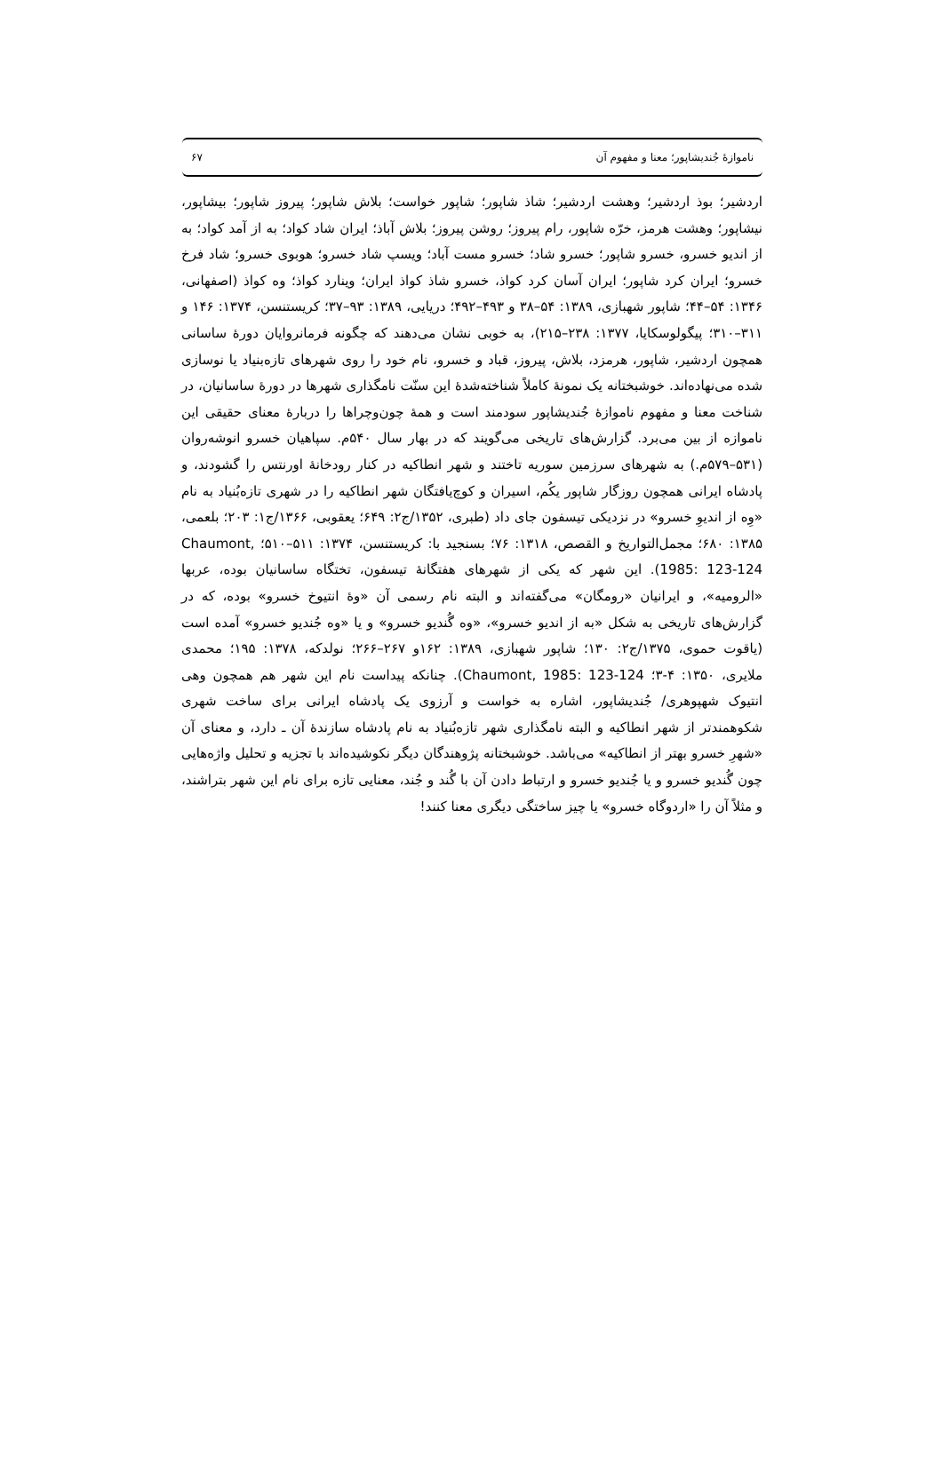ناموازهٔ جُندیشاپور؛ معنا و مفهوم آن ۶۷
اردشیر؛ بوذ اردشیر؛ وهشت اردشیر؛ شاذ شاپور؛ شاپور خواست؛ بلاش شاپور؛ پیروز شاپور؛ بیشاپور، نیشاپور؛ وهشت هرمز، خرّه شاپور، رام پیروز؛ روشن پیروز؛ بلاش آباذ؛ ایران شاد کواد؛ به از آمد کواد؛ به از اندیو خسرو، خسرو شاپور؛ خسرو شاد؛ خسرو مست آباد؛ ویسپ شاد خسرو؛ هوبوی خسرو؛ شاد فرخ خسرو؛ ایران کرد شاپور؛ ایران آسان کرد کواذ، خسرو شاذ کواذ ایران؛ وینارد کواذ؛ وه کواذ (اصفهانی، ۱۳۴۶: ۵۴–۴۴؛ شاپور شهبازی، ۱۳۸۹: ۵۴–۳۸ و ۴۹۳–۴۹۲؛ دریایی، ۱۳۸۹: ۹۳–۳۷؛ کریستنسن، ۱۳۷۴: ۱۴۶ و ۳۱۱–۳۱۰؛ پیگولوسکایا، ۱۳۷۷: ۲۳۸–۲۱۵)، به خوبی نشان می‌دهند که چگونه فرمانروایان دورهٔ ساسانی همچون اردشیر، شاپور، هرمزد، بلاش، پیروز، قباد و خسرو، نام خود را روی شهرهای تازه‌بنیاد یا نوسازی شده می‌نهاده‌اند. خوشبختانه یک نمونهٔ کاملاً شناخته‌شدهٔ این سنّت نامگذاری شهرها در دورهٔ ساسانیان، در شناخت معنا و مفهوم ناموازهٔ جُندیشاپور سودمند است و همهٔ چون‌وچراها را دربارهٔ معنای حقیقی این ناموازه از بین می‌برد. گزارش‌های تاریخی می‌گویند که در بهار سال ۵۴۰م. سپاهیان خسرو انوشه‌روان (۵۳۱–۵۷۹م.) به شهرهای سرزمین سوریه تاختند و شهر انطاکیه در کنار رودخانهٔ اورنتس را گشودند، و پادشاه ایرانی همچون روزگار شاپور یکُم، اسیران و کوچ‌یافتگان شهر انطاکیه را در شهری تازه‌بُنیاد به نام «وِه از اندیوِ خسرو» در نزدیکی تیسفون جای داد (طبری، ۱۳۵۲/ج۲: ۶۴۹؛ یعقوبی، ۱۳۶۶/ج۱: ۲۰۳؛ بلعمی، ۱۳۸۵: ۶۸۰؛ مجمل‌التواریخ و القصص، ۱۳۱۸: ۷۶؛ بسنجید با: کریستنسن، ۱۳۷۴: ۵۱۱–۵۱۰؛ Chaumont, 1985: 123-124). این شهر که یکی از شهرهای هفتگانهٔ تیسفون، تختگاه ساسانیان بوده، عربها «الرومیه»، و ایرانیان «رومگان» می‌گفته‌اند و البته نام رسمی آن «وهٔ انتیوخ خسرو» بوده، که در گزارش‌های تاریخی به شکل «به از اندیو خسرو»، «وه گُندیو خسرو» و یا «وه جُندیو خسرو» آمده است (یاقوت حموی، ۱۳۷۵/ج۲: ۱۳۰؛ شاپور شهبازی، ۱۳۸۹: ۱۶۲و ۲۶۷–۲۶۶؛ نولدکه، ۱۳۷۸: ۱۹۵؛ محمدی ملایری، ۱۳۵۰: ۴-۳؛ Chaumont, 1985: 123-124). چنانکه پیداست نام این شهر هم همچون وهی انتیوک شهپوهری/ جُندیشاپور، اشاره به خواست و آرزوی یک پادشاه ایرانی برای ساخت شهری شکوهمندتر از شهر انطاکیه و البته نامگذاری شهر تازه‌بُنیاد به نام پادشاه سازندهٔ آن ـ دارد، و معنای آن «شهرِ خسرو بهتر از انطاکیه» می‌باشد. خوشبختانه پژوهندگان دیگر نکوشیده‌اند با تجزیه و تحلیل واژه‌هایی چون گُندیو خسرو و یا جُندیو خسرو و ارتباط دادن آن با گُند و جُند، معنایی تازه برای نام این شهر بتراشند، و مثلاً آن را «اردوگاه خسرو» یا چیز ساختگی دیگری معنا کنند!